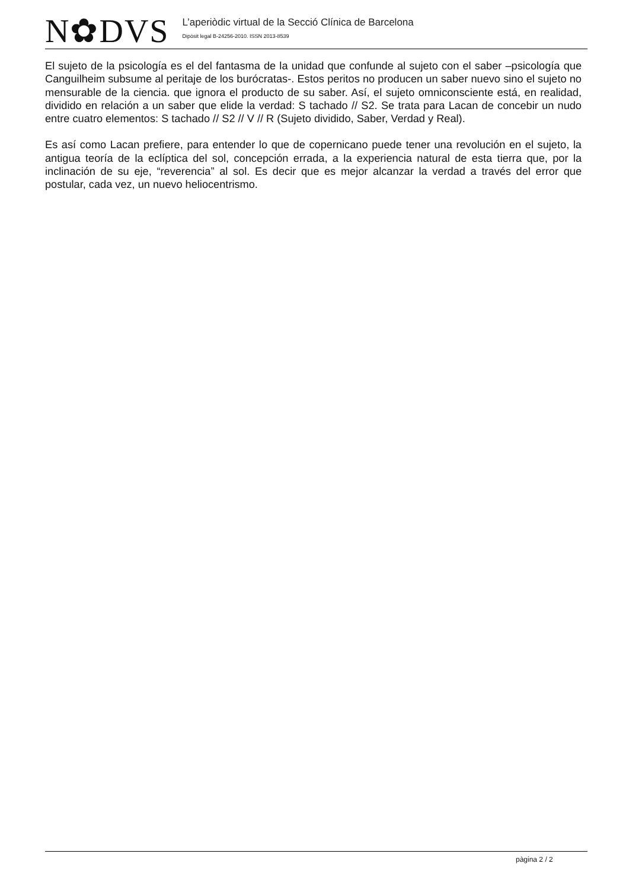N✿DVS
L’aperiòdic virtual de la Secció Clínica de Barcelona
Dipòsit legal B-24256-2010. ISSN 2013-8539
El sujeto de la psicología es el del fantasma de la unidad que confunde al sujeto con el saber –psicología que Canguilheim subsume al peritaje de los burócratas-. Estos peritos no producen un saber nuevo sino el sujeto no mensurable de la ciencia. que ignora el producto de su saber. Así, el sujeto omniconsciente está, en realidad, dividido en relación a un saber que elide la verdad: S tachado // S2. Se trata para Lacan de concebir un nudo entre cuatro elementos: S tachado // S2 // V // R (Sujeto dividido, Saber, Verdad y Real).
Es así como Lacan prefiere, para entender lo que de copernicano puede tener una revolución en el sujeto, la antigua teoría de la eclíptica del sol, concepción errada, a la experiencia natural de esta tierra que, por la inclinación de su eje, “reverencia” al sol. Es decir que es mejor alcanzar la verdad a través del error que postular, cada vez, un nuevo heliocentrismo.
pàgina 2 / 2